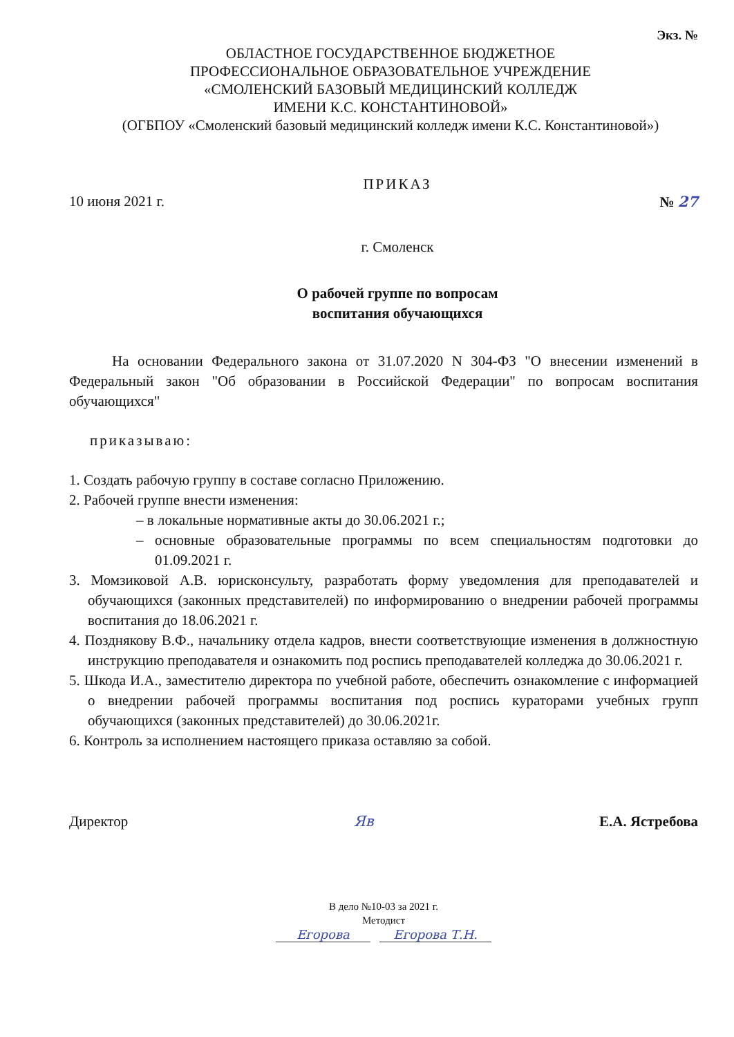Экз. №
ОБЛАСТНОЕ ГОСУДАРСТВЕННОЕ БЮДЖЕТНОЕ
ПРОФЕССИОНАЛЬНОЕ ОБРАЗОВАТЕЛЬНОЕ УЧРЕЖДЕНИЕ
«СМОЛЕНСКИЙ БАЗОВЫЙ МЕДИЦИНСКИЙ КОЛЛЕДЖ
ИМЕНИ К.С. КОНСТАНТИНОВОЙ»
(ОГБПОУ «Смоленский базовый медицинский колледж имени К.С. Константиновой»)
ПРИКАЗ
10 июня 2021 г. № 27
г. Смоленск
О рабочей группе по вопросам
воспитания обучающихся
На основании Федерального закона от 31.07.2020 N 304-ФЗ "О внесении изменений в Федеральный закон "Об образовании в Российской Федерации" по вопросам воспитания обучающихся"
приказываю:
1. Создать рабочую группу в составе согласно Приложению.
2. Рабочей группе внести изменения:
– в локальные нормативные акты до 30.06.2021 г.;
– основные образовательные программы по всем специальностям подготовки до 01.09.2021 г.
3. Момзиковой А.В. юрисконсульту, разработать форму уведомления для преподавателей и обучающихся (законных представителей) по информированию о внедрении рабочей программы воспитания до 18.06.2021 г.
4. Позднякову В.Ф., начальнику отдела кадров, внести соответствующие изменения в должностную инструкцию преподавателя и ознакомить под роспись преподавателей колледжа до 30.06.2021 г.
5. Шкода И.А., заместителю директора по учебной работе, обеспечить ознакомление с информацией о внедрении рабочей программы воспитания под роспись кураторами учебных групп обучающихся (законных представителей) до 30.06.2021г.
6. Контроль за исполнением настоящего приказа оставляю за собой.
Директор Яв Е.А. Ястребова
В дело №10-03 за 2021 г.
Методист
Егорова Егорова Т.Н.